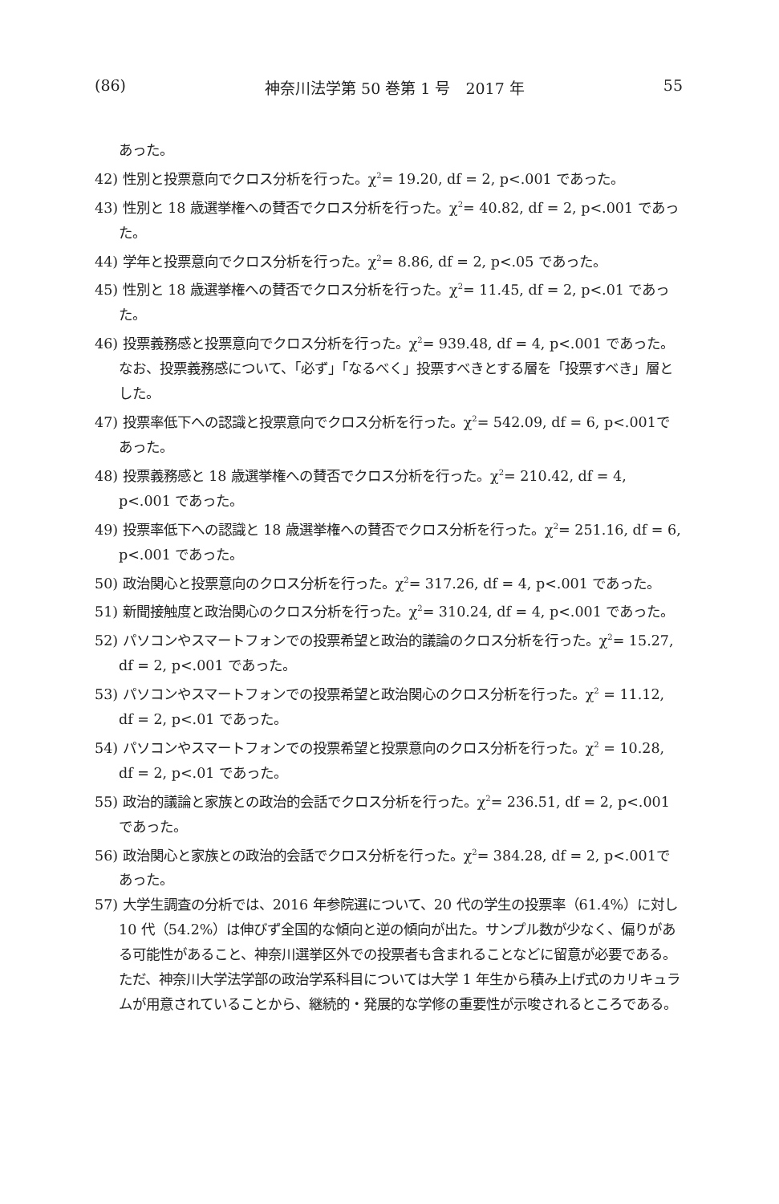(86) 神奈川法学第 50 巻第 1 号　2017 年 55
あった。
42) 性別と投票意向でクロス分析を行った。χ<sup>2</sup>= 19.20, df = 2, p<.001 であった。
43) 性別と 18 歳選挙権への賛否でクロス分析を行った。χ<sup>2</sup>= 40.82, df = 2, p<.001 であった。
44) 学年と投票意向でクロス分析を行った。χ<sup>2</sup>= 8.86, df = 2, p<.05 であった。
45) 性別と 18 歳選挙権への賛否でクロス分析を行った。χ<sup>2</sup>= 11.45, df = 2, p<.01 であった。
46) 投票義務感と投票意向でクロス分析を行った。χ<sup>2</sup>= 939.48, df = 4, p<.001 であった。なお、投票義務感について、「必ず」「なるべく」投票すべきとする層を「投票すべき」層とした。
47) 投票率低下への認識と投票意向でクロス分析を行った。χ<sup>2</sup>= 542.09, df = 6, p<.001であった。
48) 投票義務感と 18 歳選挙権への賛否でクロス分析を行った。χ<sup>2</sup>= 210.42, df = 4, p<.001 であった。
49) 投票率低下への認識と 18 歳選挙権への賛否でクロス分析を行った。χ<sup>2</sup>= 251.16, df = 6, p<.001 であった。
50) 政治関心と投票意向のクロス分析を行った。χ<sup>2</sup>= 317.26, df = 4, p<.001 であった。
51) 新聞接触度と政治関心のクロス分析を行った。χ<sup>2</sup>= 310.24, df = 4, p<.001 であった。
52) パソコンやスマートフォンでの投票希望と政治的議論のクロス分析を行った。χ<sup>2</sup>= 15.27, df = 2, p<.001 であった。
53) パソコンやスマートフォンでの投票希望と政治関心のクロス分析を行った。χ<sup>2</sup> = 11.12, df = 2, p<.01 であった。
54) パソコンやスマートフォンでの投票希望と投票意向のクロス分析を行った。χ<sup>2</sup> = 10.28, df = 2, p<.01 であった。
55) 政治的議論と家族との政治的会話でクロス分析を行った。χ<sup>2</sup>= 236.51, df = 2, p<.001 であった。
56) 政治関心と家族との政治的会話でクロス分析を行った。χ<sup>2</sup>= 384.28, df = 2, p<.001であった。
57) 大学生調査の分析では、2016 年参院選について、20 代の学生の投票率（61.4%）に対し 10 代（54.2%）は伸びず全国的な傾向と逆の傾向が出た。サンプル数が少なく、偏りがある可能性があること、神奈川選挙区外での投票者も含まれることなどに留意が必要である。ただ、神奈川大学法学部の政治学系科目については大学 1 年生から積み上げ式のカリキュラムが用意されていることから、継続的・発展的な学修の重要性が示唆されるところである。